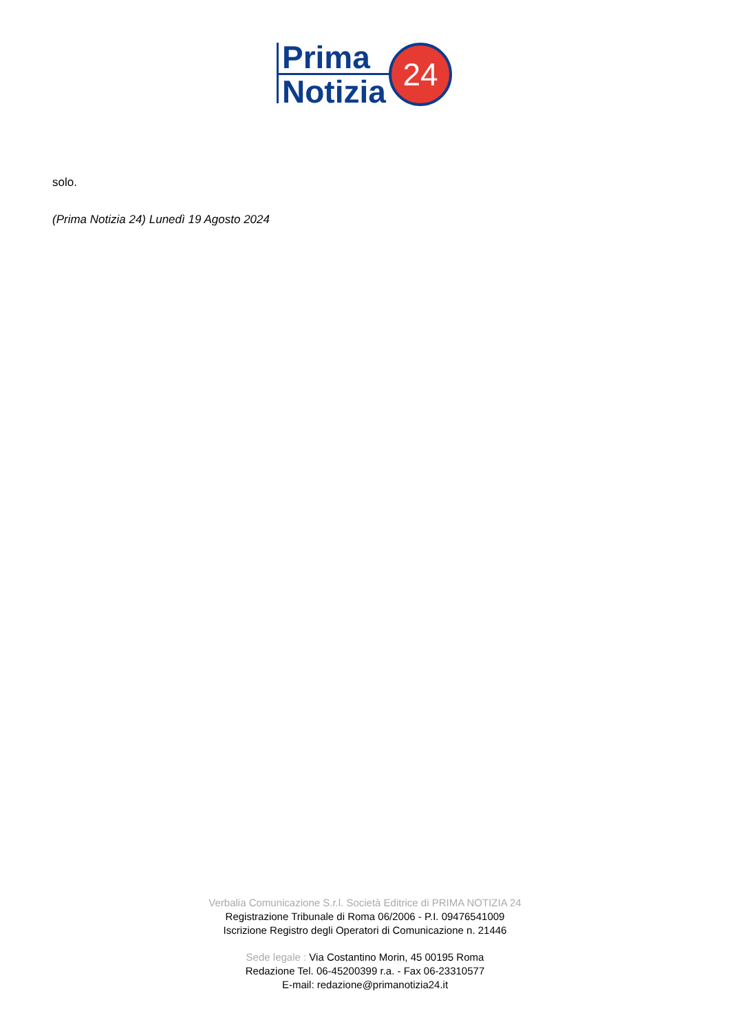Prima
Notizia
24
solo.
(Prima Notizia 24) Lunedì 19 Agosto 2024
Verbalia Comunicazione S.r.l. Società Editrice di PRIMA NOTIZIA 24
Registrazione Tribunale di Roma 06/2006 - P.I. 09476541009
Iscrizione Registro degli Operatori di Comunicazione n. 21446
Sede legale : Via Costantino Morin, 45 00195 Roma
Redazione Tel. 06-45200399 r.a. - Fax 06-23310577
E-mail: redazione@primanotizia24.it